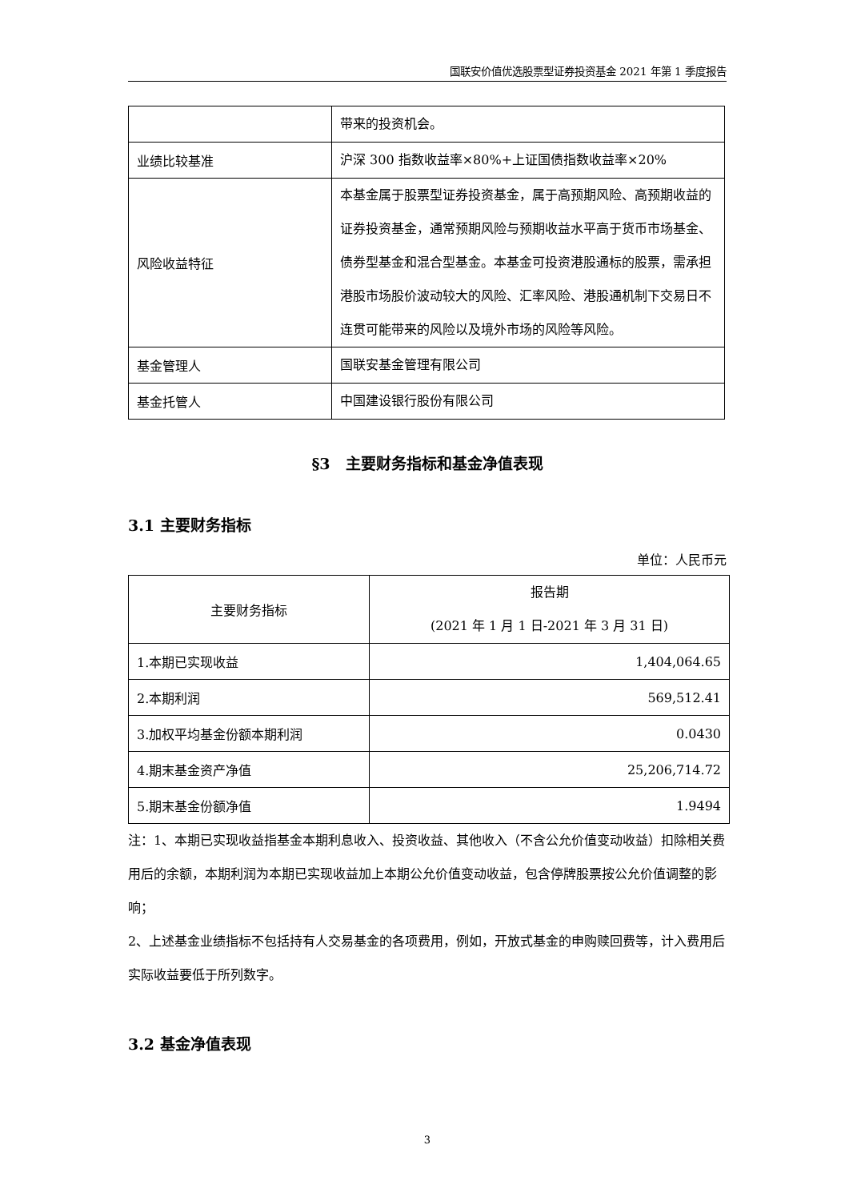国联安价值优选股票型证券投资基金 2021 年第 1 季度报告
| | 带来的投资机会。 |
| 业绩比较基准 | 沪深 300 指数收益率×80%+上证国债指数收益率×20% |
| 风险收益特征 | 本基金属于股票型证券投资基金，属于高预期风险、高预期收益的证券投资基金，通常预期风险与预期收益水平高于货币市场基金、债券型基金和混合型基金。本基金可投资港股通标的股票，需承担港股市场股价波动较大的风险、汇率风险、港股通机制下交易日不连贯可能带来的风险以及境外市场的风险等风险。 |
| 基金管理人 | 国联安基金管理有限公司 |
| 基金托管人 | 中国建设银行股份有限公司 |
§3　主要财务指标和基金净值表现
3.1 主要财务指标
单位：人民币元
| 主要财务指标 | 报告期 (2021 年 1 月 1 日-2021 年 3 月 31 日) |
| --- | --- |
| 1.本期已实现收益 | 1,404,064.65 |
| 2.本期利润 | 569,512.41 |
| 3.加权平均基金份额本期利润 | 0.0430 |
| 4.期末基金资产净值 | 25,206,714.72 |
| 5.期末基金份额净值 | 1.9494 |
注：1、本期已实现收益指基金本期利息收入、投资收益、其他收入（不含公允价值变动收益）扣除相关费用后的余额，本期利润为本期已实现收益加上本期公允价值变动收益，包含停牌股票按公允价值调整的影响；
2、上述基金业绩指标不包括持有人交易基金的各项费用，例如，开放式基金的申购赎回费等，计入费用后实际收益要低于所列数字。
3.2 基金净值表现
3